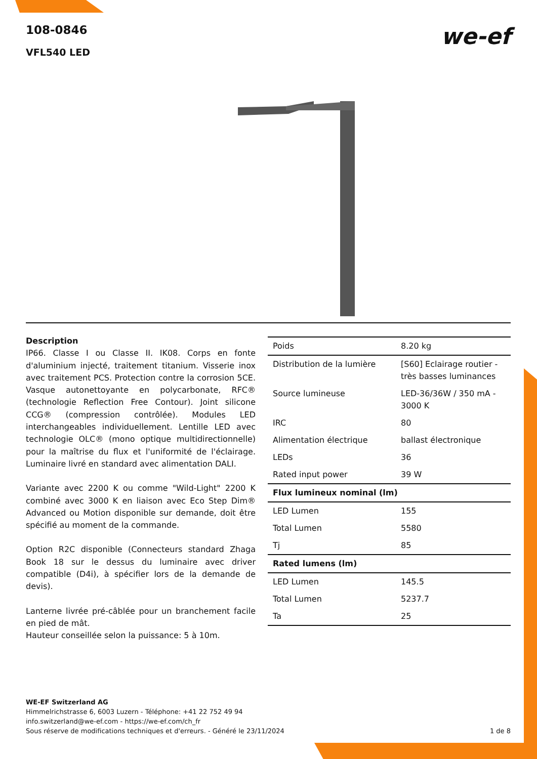108-0846
VFL540 LED
we-ef
Description
IP66. Classe I ou Classe II. IK08. Corps en fonte d'aluminium injecté, traitement titanium. Visserie inox avec traitement PCS. Protection contre la corrosion 5CE. Vasque autonettoyante en polycarbonate, RFC® (technologie Reflection Free Contour). Joint silicone CCG® (compression contrôlée). Modules LED interchangeables individuellement. Lentille LED avec technologie OLC® (mono optique multidirectionnelle) pour la maîtrise du flux et l'uniformité de l'éclairage. Luminaire livré en standard avec alimentation DALI.
Variante avec 2200 K ou comme "Wild-Light" 2200 K combiné avec 3000 K en liaison avec Eco Step Dim® Advanced ou Motion disponible sur demande, doit être spécifié au moment de la commande.
Option R2C disponible (Connecteurs standard Zhaga Book 18 sur le dessus du luminaire avec driver compatible (D4i), à spécifier lors de la demande de devis).
Lanterne livrée pré-câblée pour un branchement facile en pied de mât.
Hauteur conseillée selon la puissance: 5 à 10m.
| Poids | 8.20 kg |
| Distribution de la lumière | [S60] Eclairage routier - très basses luminances |
| Source lumineuse | LED-36/36W / 350 mA - 3000 K |
| IRC | 80 |
| Alimentation électrique | ballast électronique |
| LEDs | 36 |
| Rated input power | 39 W |
| Flux lumineux nominal (lm) | |
| LED Lumen | 155 |
| Total Lumen | 5580 |
| Tj | 85 |
| Rated lumens (lm) | |
| LED Lumen | 145.5 |
| Total Lumen | 5237.7 |
| Ta | 25 |
WE-EF Switzerland AG
Himmelrichstrasse 6, 6003 Luzern - Téléphone: +41 22 752 49 94
info.switzerland@we-ef.com - https://we-ef.com/ch_fr
Sous réserve de modifications techniques et d'erreurs. - Généré le 23/11/2024
1 de 8